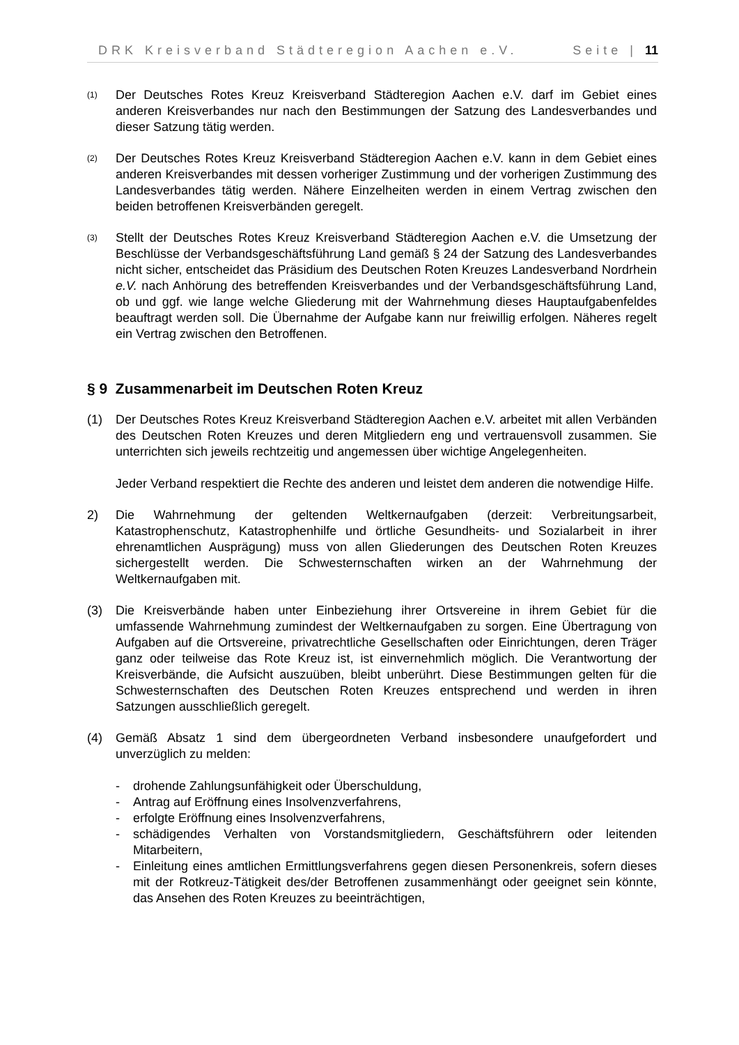DRK Kreisverband Städteregion Aachen e.V. Seite | 11
(1)
Der Deutsches Rotes Kreuz Kreisverband Städteregion Aachen e.V. darf im Gebiet eines anderen Kreisverbandes nur nach den Bestimmungen der Satzung des Landesverbandes und dieser Satzung tätig werden.
(2)
Der Deutsches Rotes Kreuz Kreisverband Städteregion Aachen e.V. kann in dem Gebiet eines anderen Kreisverbandes mit dessen vorheriger Zustimmung und der vorherigen Zustimmung des Landesverbandes tätig werden. Nähere Einzelheiten werden in einem Vertrag zwischen den beiden betroffenen Kreisverbänden geregelt.
(3)
Stellt der Deutsches Rotes Kreuz Kreisverband Städteregion Aachen e.V. die Umsetzung der Beschlüsse der Verbandsgeschäftsführung Land gemäß § 24 der Satzung des Landesverbandes nicht sicher, entscheidet das Präsidium des Deutschen Roten Kreuzes Landesverband Nordrhein e.V. nach Anhörung des betreffenden Kreisverbandes und der Verbandsgeschäftsführung Land, ob und ggf. wie lange welche Gliederung mit der Wahrnehmung dieses Hauptaufgabenfeldes beauftragt werden soll. Die Übernahme der Aufgabe kann nur freiwillig erfolgen. Näheres regelt ein Vertrag zwischen den Betroffenen.
§ 9 Zusammenarbeit im Deutschen Roten Kreuz
(1) Der Deutsches Rotes Kreuz Kreisverband Städteregion Aachen e.V. arbeitet mit allen Verbänden des Deutschen Roten Kreuzes und deren Mitgliedern eng und vertrauensvoll zusammen. Sie unterrichten sich jeweils rechtzeitig und angemessen über wichtige Angelegenheiten.
Jeder Verband respektiert die Rechte des anderen und leistet dem anderen die notwendige Hilfe.
2) Die Wahrnehmung der geltenden Weltkernaufgaben (derzeit: Verbreitungsarbeit, Katastrophenschutz, Katastrophenhilfe und örtliche Gesundheits- und Sozialarbeit in ihrer ehrenamtlichen Ausprägung) muss von allen Gliederungen des Deutschen Roten Kreuzes sichergestellt werden. Die Schwesternschaften wirken an der Wahrnehmung der Weltkernaufgaben mit.
(3) Die Kreisverbände haben unter Einbeziehung ihrer Ortsvereine in ihrem Gebiet für die umfassende Wahrnehmung zumindest der Weltkernaufgaben zu sorgen. Eine Übertragung von Aufgaben auf die Ortsvereine, privatrechtliche Gesellschaften oder Einrichtungen, deren Träger ganz oder teilweise das Rote Kreuz ist, ist einvernehmlich möglich. Die Verantwortung der Kreisverbände, die Aufsicht auszuüben, bleibt unberührt. Diese Bestimmungen gelten für die Schwesternschaften des Deutschen Roten Kreuzes entsprechend und werden in ihren Satzungen ausschließlich geregelt.
(4) Gemäß Absatz 1 sind dem übergeordneten Verband insbesondere unaufgefordert und unverzüglich zu melden:
- drohende Zahlungsunfähigkeit oder Überschuldung,
- Antrag auf Eröffnung eines Insolvenzverfahrens,
- erfolgte Eröffnung eines Insolvenzverfahrens,
- schädigendes Verhalten von Vorstandsmitgliedern, Geschäftsführern oder leitenden Mitarbeitern,
- Einleitung eines amtlichen Ermittlungsverfahrens gegen diesen Personenkreis, sofern dieses mit der Rotkreuz-Tätigkeit des/der Betroffenen zusammenhängt oder geeignet sein könnte, das Ansehen des Roten Kreuzes zu beeinträchtigen,